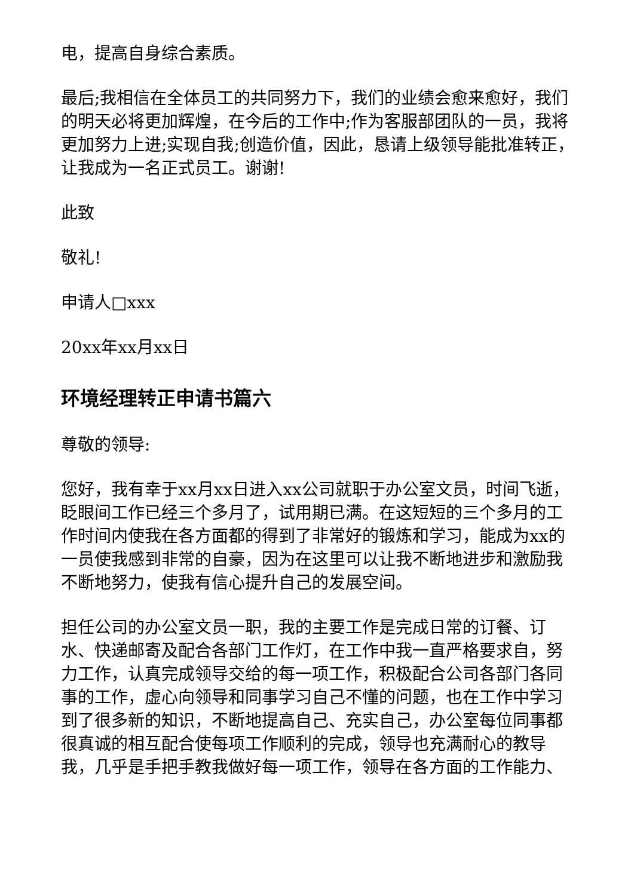电，提高自身综合素质。
最后;我相信在全体员工的共同努力下，我们的业绩会愈来愈好，我们的明天必将更加辉煌，在今后的工作中;作为客服部团队的一员，我将更加努力上进;实现自我;创造价值，因此，恳请上级领导能批准转正，让我成为一名正式员工。谢谢!
此致
敬礼!
申请人□xxx
20xx年xx月xx日
环境经理转正申请书篇六
尊敬的领导:
您好，我有幸于xx月xx日进入xx公司就职于办公室文员，时间飞逝，眨眼间工作已经三个多月了，试用期已满。在这短短的三个多月的工作时间内使我在各方面都的得到了非常好的锻炼和学习，能成为xx的一员使我感到非常的自豪，因为在这里可以让我不断地进步和激励我不断地努力，使我有信心提升自己的发展空间。
担任公司的办公室文员一职，我的主要工作是完成日常的订餐、订水、快递邮寄及配合各部门工作灯，在工作中我一直严格要求自，努力工作，认真完成领导交给的每一项工作，积极配合公司各部门各同事的工作，虚心向领导和同事学习自己不懂的问题，也在工作中学习到了很多新的知识，不断地提高自己、充实自己，办公室每位同事都很真诚的相互配合使每项工作顺利的完成，领导也充满耐心的教导我，几乎是手把手教我做好每一项工作，领导在各方面的工作能力、